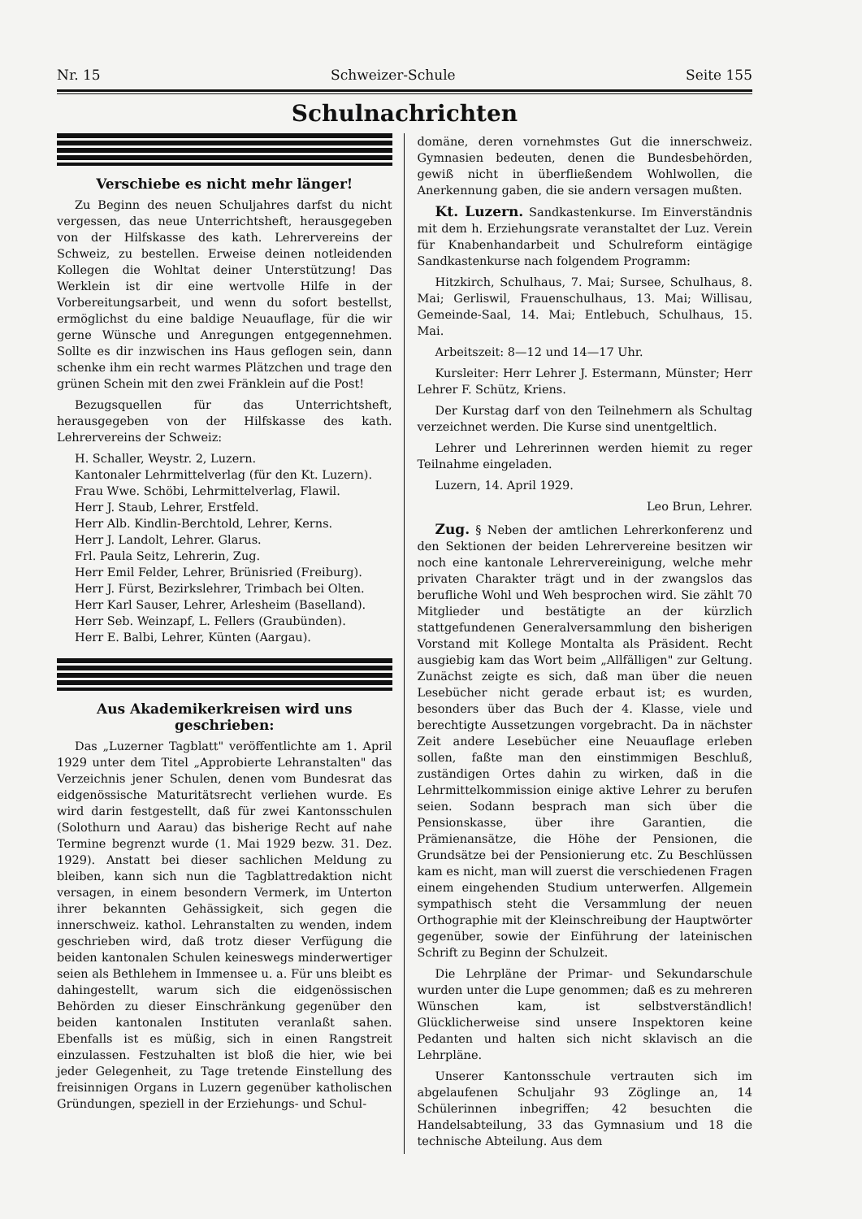Nr. 15 Schweizer-Schule Seite 155
Schulnachrichten
Verschiebe es nicht mehr länger!
Zu Beginn des neuen Schuljahres darfst du nicht vergessen, das neue Unterrichtsheft, herausgegeben von der Hilfskasse des kath. Lehrervereins der Schweiz, zu bestellen. Erweise deinen notleidenden Kollegen die Wohltat deiner Unterstützung! Das Werklein ist dir eine wertvolle Hilfe in der Vorbereitungsarbeit, und wenn du sofort bestellst, ermöglichst du eine baldige Neuauflage, für die wir gerne Wünsche und Anregungen entgegennehmen. Sollte es dir inzwischen ins Haus geflogen sein, dann schenke ihm ein recht warmes Plätzchen und trage den grünen Schein mit den zwei Fränklein auf die Post!
Bezugsquellen für das Unterrichtsheft, herausgegeben von der Hilfskasse des kath. Lehrervereins der Schweiz:
H. Schaller, Weystr. 2, Luzern.
Kantonaler Lehrmittelverlag (für den Kt. Luzern).
Frau Wwe. Schöbi, Lehrmittelverlag, Flawil.
Herr J. Staub, Lehrer, Erstfeld.
Herr Alb. Kindlin-Berchtold, Lehrer, Kerns.
Herr J. Landolt, Lehrer. Glarus.
Frl. Paula Seitz, Lehrerin, Zug.
Herr Emil Felder, Lehrer, Brünisried (Freiburg).
Herr J. Fürst, Bezirkslehrer, Trimbach bei Olten.
Herr Karl Sauser, Lehrer, Arlesheim (Baselland).
Herr Seb. Weinzapf, L. Fellers (Graubünden).
Herr E. Balbi, Lehrer, Künten (Aargau).
Aus Akademikerkreisen wird uns geschrieben:
Das „Luzerner Tagblatt" veröffentlichte am 1. April 1929 unter dem Titel „Approbierte Lehranstalten" das Verzeichnis jener Schulen, denen vom Bundesrat das eidgenössische Maturitätsrecht verliehen wurde. Es wird darin festgestellt, daß für zwei Kantonsschulen (Solothurn und Aarau) das bisherige Recht auf nahe Termine begrenzt wurde (1. Mai 1929 bezw. 31. Dez. 1929). Anstatt bei dieser sachlichen Meldung zu bleiben, kann sich nun die Tagblattredaktion nicht versagen, in einem besondern Vermerk, im Unterton ihrer bekannten Gehässigkeit, sich gegen die innerschweiz. kathol. Lehranstalten zu wenden, indem geschrieben wird, daß trotz dieser Verfügung die beiden kantonalen Schulen keineswegs minderwertiger seien als Bethlehem in Immensee u. a. Für uns bleibt es dahingestellt, warum sich die eidgenössischen Behörden zu dieser Einschränkung gegenüber den beiden kantonalen Instituten veranlaßt sahen. Ebenfalls ist es müßig, sich in einen Rangstreit einzulassen. Festzuhalten ist bloß die hier, wie bei jeder Gelegenheit, zu Tage tretende Einstellung des freisinnigen Organs in Luzern gegenüber katholischen Gründungen, speziell in der Erziehungs- und Schul-
domäne, deren vornehmstes Gut die innerschweiz. Gymnasien bedeuten, denen die Bundesbehörden, gewiß nicht in überfließendem Wohlwollen, die Anerkennung gaben, die sie andern versagen mußten.
Kt. Luzern. Sandkastenkurse. Im Einverständnis mit dem h. Erziehungsrate veranstaltet der Luz. Verein für Knabenhandarbeit und Schulreform eintägige Sandkastenkurse nach folgendem Programm:
Hitzkirch, Schulhaus, 7. Mai; Sursee, Schulhaus, 8. Mai; Gerliswil, Frauenschulhaus, 13. Mai; Willisau, Gemeinde-Saal, 14. Mai; Entlebuch, Schulhaus, 15. Mai.
Arbeitszeit: 8—12 und 14—17 Uhr.
Kursleiter: Herr Lehrer J. Estermann, Münster; Herr Lehrer F. Schütz, Kriens.
Der Kurstag darf von den Teilnehmern als Schultag verzeichnet werden. Die Kurse sind unentgeltlich.
Lehrer und Lehrerinnen werden hiemit zu reger Teilnahme eingeladen.
Luzern, 14. April 1929.
Leo Brun, Lehrer.
Zug. § Neben der amtlichen Lehrerkonferenz und den Sektionen der beiden Lehrervereine besitzen wir noch eine kantonale Lehrervereinigung, welche mehr privaten Charakter trägt und in der zwangslos das berufliche Wohl und Weh besprochen wird. Sie zählt 70 Mitglieder und bestätigte an der kürzlich stattgefundenen Generalversammlung den bisherigen Vorstand mit Kollege Montalta als Präsident. Recht ausgiebig kam das Wort beim „Allfälligen" zur Geltung. Zunächst zeigte es sich, daß man über die neuen Lesebücher nicht gerade erbaut ist; es wurden, besonders über das Buch der 4. Klasse, viele und berechtigte Aussetzungen vorgebracht. Da in nächster Zeit andere Lesebücher eine Neuauflage erleben sollen, faßte man den einstimmigen Beschluß, zuständigen Ortes dahin zu wirken, daß in die Lehrmittelkommission einige aktive Lehrer zu berufen seien. Sodann besprach man sich über die Pensionskasse, über ihre Garantien, die Prämienansätze, die Höhe der Pensionen, die Grundsätze bei der Pensionierung etc. Zu Beschlüssen kam es nicht, man will zuerst die verschiedenen Fragen einem eingehenden Studium unterwerfen. Allgemein sympathisch steht die Versammlung der neuen Orthographie mit der Kleinschreibung der Hauptwörter gegenüber, sowie der Einführung der lateinischen Schrift zu Beginn der Schulzeit.
Die Lehrpläne der Primar- und Sekundarschule wurden unter die Lupe genommen; daß es zu mehreren Wünschen kam, ist selbstverständlich! Glücklicherweise sind unsere Inspektoren keine Pedanten und halten sich nicht sklavisch an die Lehrpläne.
Unserer Kantonsschule vertrauten sich im abgelaufenen Schuljahr 93 Zöglinge an, 14 Schülerinnen inbegriffen; 42 besuchten die Handelsabteilung, 33 das Gymnasium und 18 die technische Abteilung. Aus dem